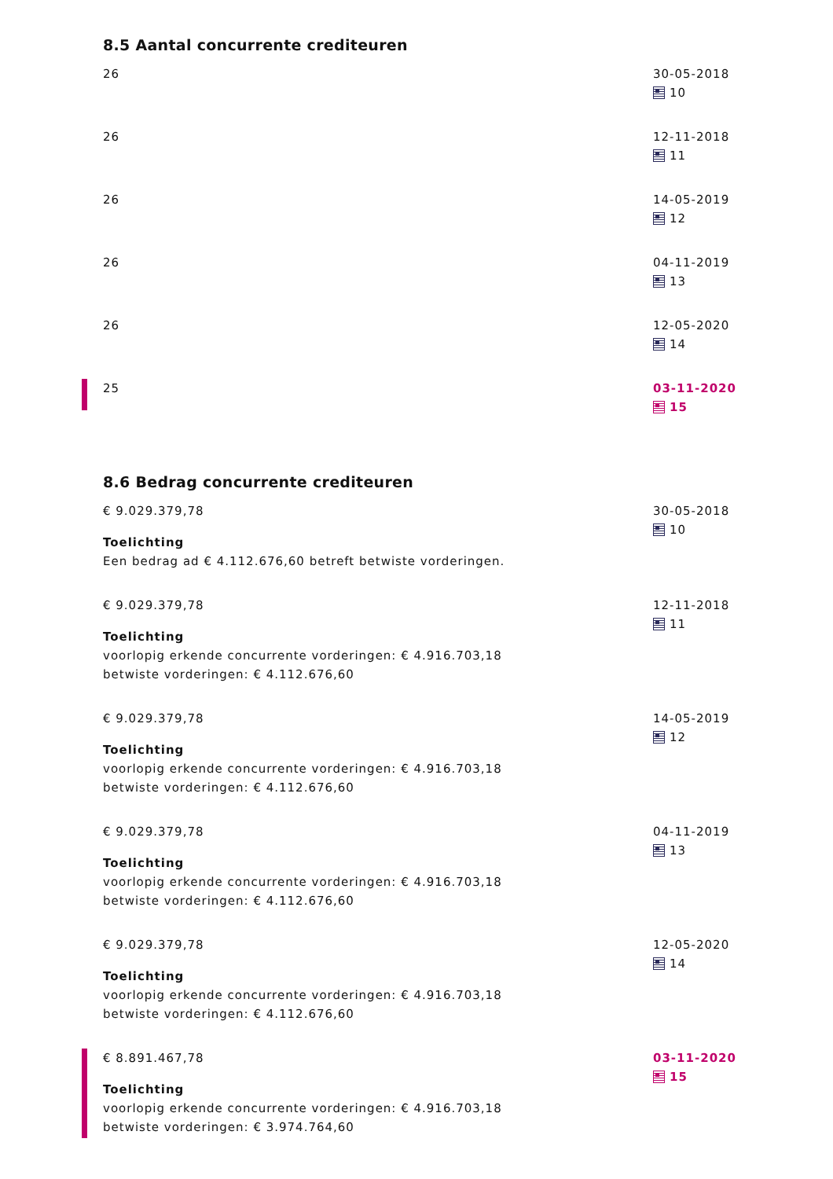8.5 Aantal concurrente crediteuren
26 30-05-2018
10
26 12-11-2018
11
26 14-05-2019
12
26 04-11-2019
13
26 12-05-2020
14
25 03-11-2020
15
8.6 Bedrag concurrente crediteuren
€ 9.029.379,78
Toelichting
Een bedrag ad € 4.112.676,60 betreft betwiste vorderingen.
30-05-2018
10
€ 9.029.379,78
Toelichting
voorlopig erkende concurrente vorderingen: € 4.916.703,18
betwiste vorderingen: € 4.112.676,60
12-11-2018
11
€ 9.029.379,78
Toelichting
voorlopig erkende concurrente vorderingen: € 4.916.703,18
betwiste vorderingen: € 4.112.676,60
14-05-2019
12
€ 9.029.379,78
Toelichting
voorlopig erkende concurrente vorderingen: € 4.916.703,18
betwiste vorderingen: € 4.112.676,60
04-11-2019
13
€ 9.029.379,78
Toelichting
voorlopig erkende concurrente vorderingen: € 4.916.703,18
betwiste vorderingen: € 4.112.676,60
12-05-2020
14
€ 8.891.467,78
Toelichting
voorlopig erkende concurrente vorderingen: € 4.916.703,18
betwiste vorderingen: € 3.974.764,60
03-11-2020
15